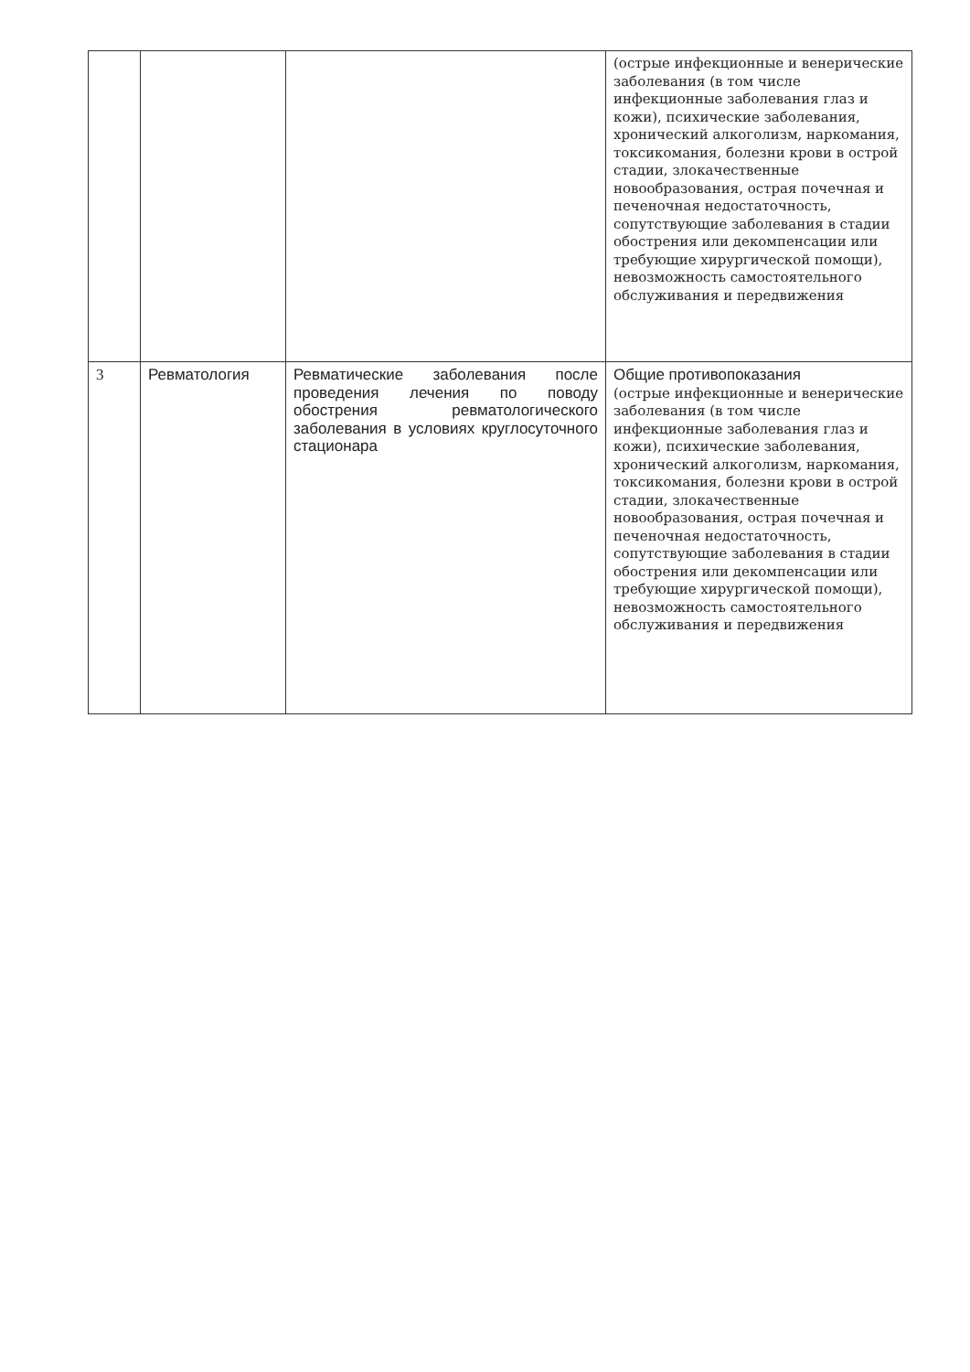| | | | (острые инфекционные и венерические заболевания (в том числе инфекционные заболевания глаз и кожи), психические заболевания, хронический алкоголизм, наркомания, токсикомания, болезни крови в острой стадии, злокачественные новообразования, острая почечная и печеночная недостаточность, сопутствующие заболевания в стадии обострения или декомпенсации или требующие хирургической помощи), невозможность самостоятельного обслуживания и передвижения |
| 3 | Ревматология | Ревматические заболевания после проведения лечения по поводу обострения ревматологического заболевания в условиях круглосуточного стационара | Общие противопоказания (острые инфекционные и венерические заболевания (в том числе инфекционные заболевания глаз и кожи), психические заболевания, хронический алкоголизм, наркомания, токсикомания, болезни крови в острой стадии, злокачественные новообразования, острая почечная и печеночная недостаточность, сопутствующие заболевания в стадии обострения или декомпенсации или требующие хирургической помощи), невозможность самостоятельного обслуживания и передвижения |